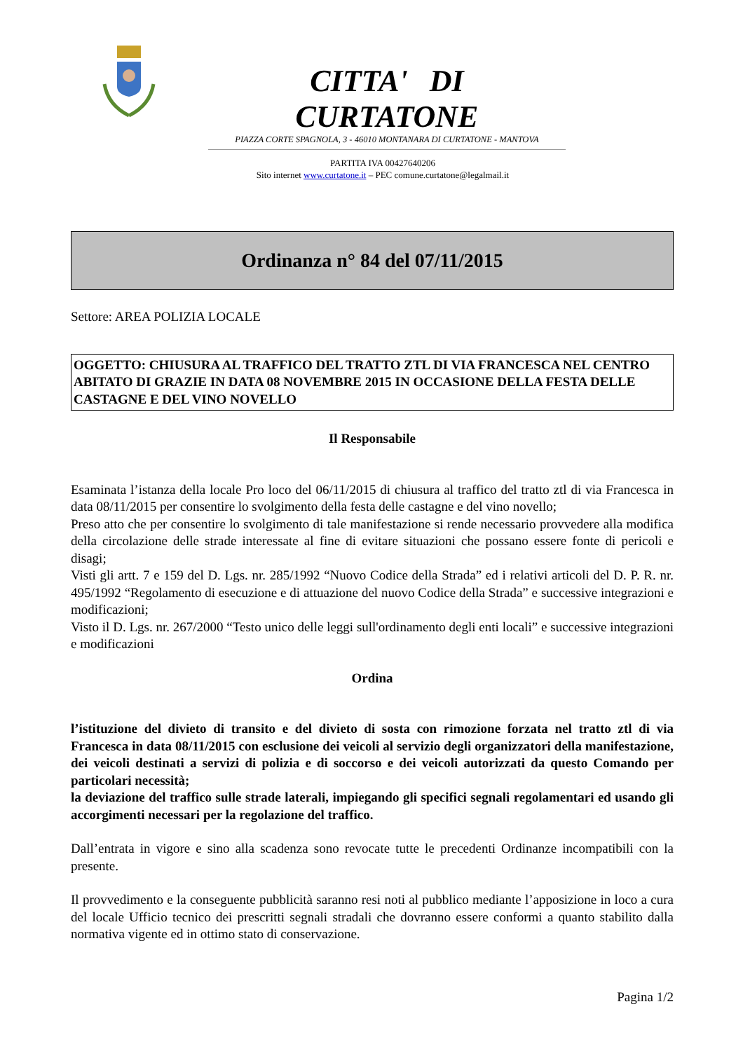CITTA' DI CURTATONE
PIAZZA CORTE SPAGNOLA, 3 - 46010 MONTANARA DI CURTATONE - MANTOVA
PARTITA IVA 00427640206
Sito internet www.curtatone.it – PEC comune.curtatone@legalmail.it
Ordinanza n° 84 del 07/11/2015
Settore: AREA POLIZIA LOCALE
OGGETTO: CHIUSURA AL TRAFFICO DEL TRATTO ZTL DI VIA FRANCESCA NEL CENTRO ABITATO DI GRAZIE IN DATA 08 NOVEMBRE 2015 IN OCCASIONE DELLA FESTA DELLE CASTAGNE E DEL VINO NOVELLO
Il Responsabile
Esaminata l’istanza della locale Pro loco del 06/11/2015 di chiusura al traffico del tratto ztl di via Francesca in data 08/11/2015 per consentire lo svolgimento della festa delle castagne e del vino novello;
Preso atto che per consentire lo svolgimento di tale manifestazione si rende necessario provvedere alla modifica della circolazione delle strade interessate al fine di evitare situazioni che possano essere fonte di pericoli e disagi;
Visti gli artt. 7 e 159 del D. Lgs. nr. 285/1992 “Nuovo Codice della Strada” ed i relativi articoli del D. P. R. nr. 495/1992 “Regolamento di esecuzione e di attuazione del nuovo Codice della Strada” e successive integrazioni e modificazioni;
Visto il D. Lgs. nr. 267/2000 “Testo unico delle leggi sull'ordinamento degli enti locali” e successive integrazioni e modificazioni
Ordina
l’istituzione del divieto di transito e del divieto di sosta con rimozione forzata nel tratto ztl di via Francesca in data 08/11/2015 con esclusione dei veicoli al servizio degli organizzatori della manifestazione, dei veicoli destinati a servizi di polizia e di soccorso e dei veicoli autorizzati da questo Comando per particolari necessità;
la deviazione del traffico sulle strade laterali, impiegando gli specifici segnali regolamentari ed usando gli accorgimenti necessari per la regolazione del traffico.
Dall’entrata in vigore e sino alla scadenza sono revocate tutte le precedenti Ordinanze incompatibili con la presente.
Il provvedimento e la conseguente pubblicità saranno resi noti al pubblico mediante l’apposizione in loco a cura del locale Ufficio tecnico dei prescritti segnali stradali che dovranno essere conformi a quanto stabilito dalla normativa vigente ed in ottimo stato di conservazione.
Pagina 1/2